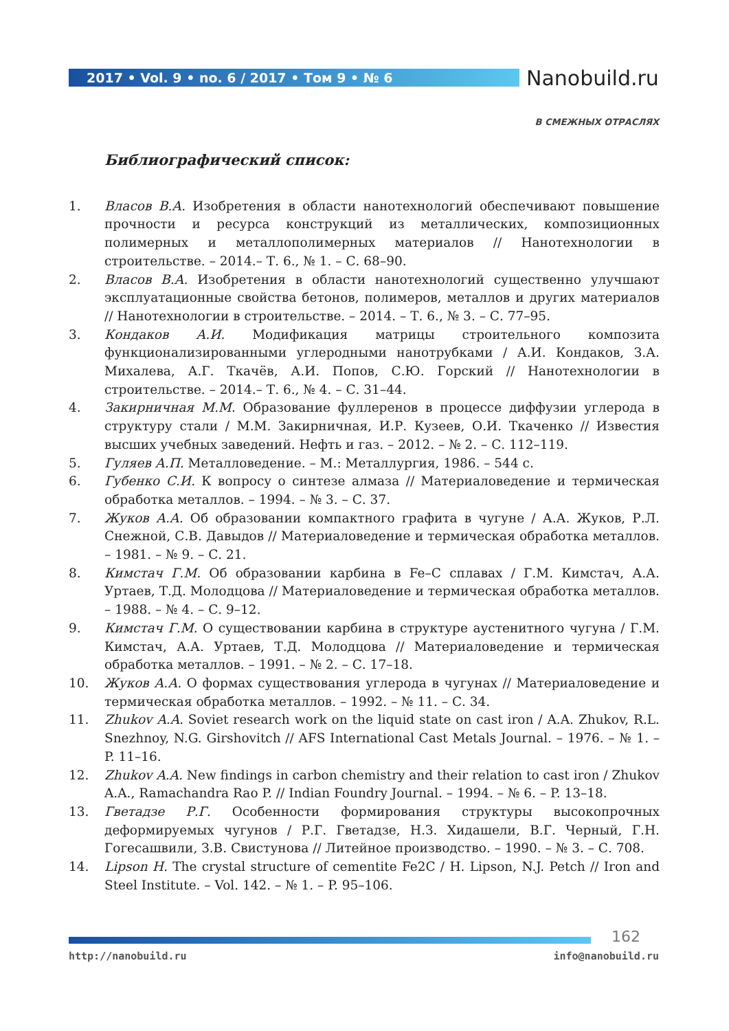2017 • Vol. 9 • no. 6 / 2017 • Том 9 • № 6
Nanobuild.ru
В СМЕЖНЫХ ОТРАСЛЯХ
Библиографический список:
1. Власов В.А. Изобретения в области нанотехнологий обеспечивают повышение прочности и ресурса конструкций из металлических, композиционных полимерных и металлополимерных материалов // Нанотехнологии в строительстве. – 2014.– Т. 6., № 1. – С. 68–90.
2. Власов В.А. Изобретения в области нанотехнологий существенно улучшают эксплуатационные свойства бетонов, полимеров, металлов и других материалов // Нанотехнологии в строительстве. – 2014. – Т. 6., № 3. – С. 77–95.
3. Кондаков А.И. Модификация матрицы строительного композита функционализированными углеродными нанотрубками / А.И. Кондаков, З.А. Михалева, А.Г. Ткачёв, А.И. Попов, С.Ю. Горский // Нанотехнологии в строительстве. – 2014.– Т. 6., № 4. – С. 31–44.
4. Закирничная М.М. Образование фуллеренов в процессе диффузии углерода в структуру стали / М.М. Закирничная, И.Р. Кузеев, О.И. Ткаченко // Известия высших учебных заведений. Нефть и газ. – 2012. – № 2. – С. 112–119.
5. Гуляев А.П. Металловедение. – М.: Металлургия, 1986. – 544 с.
6. Губенко С.И. К вопросу о синтезе алмаза // Материаловедение и термическая обработка металлов. – 1994. – № 3. – С. 37.
7. Жуков А.А. Об образовании компактного графита в чугуне / А.А. Жуков, Р.Л. Снежной, С.В. Давыдов // Материаловедение и термическая обработка металлов. – 1981. – № 9. – С. 21.
8. Кимстач Г.М. Об образовании карбина в Fe–C сплавах / Г.М. Кимстач, А.А. Уртаев, Т.Д. Молодцова // Материаловедение и термическая обработка металлов. – 1988. – № 4. – С. 9–12.
9. Кимстач Г.М. О существовании карбина в структуре аустенитного чугуна / Г.М. Кимстач, А.А. Уртаев, Т.Д. Молодцова // Материаловедение и термическая обработка металлов. – 1991. – № 2. – С. 17–18.
10. Жуков А.А. О формах существования углерода в чугунах // Материаловедение и термическая обработка металлов. – 1992. – № 11. – С. 34.
11. Zhukov A.A. Soviet research work on the liquid state on cast iron / A.A. Zhukov, R.L. Snezhnoy, N.G. Girshovitch // AFS International Cast Metals Journal. – 1976. – № 1. – P. 11–16.
12. Zhukov A.A. New findings in carbon chemistry and their relation to cast iron / Zhukov A.A., Ramachandra Rao P. // Indian Foundry Journal. – 1994. – № 6. – P. 13–18.
13. Гветадзе Р.Г. Особенности формирования структуры высокопрочных деформируемых чугунов / Р.Г. Гветадзе, Н.З. Хидашели, В.Г. Черный, Г.Н. Гогесашвили, З.В. Свистунова // Литейное производство. – 1990. – № 3. – С. 708.
14. Lipson H. The crystal structure of cementite Fe2C / H. Lipson, N.J. Petch // Iron and Steel Institute. – Vol. 142. – № 1. – P. 95–106.
162
http://nanobuild.ru info@nanobuild.ru